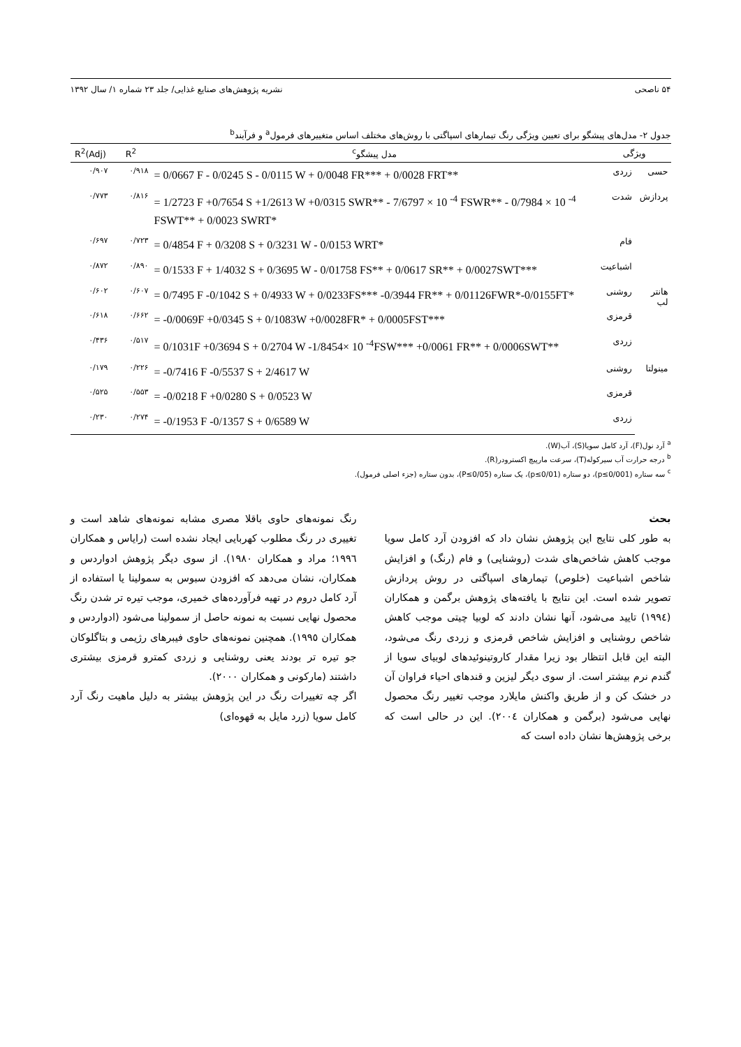۵۴ ناصحی نشریه پژوهش‌های صنایع غذایی/ جلد ۲۳ شماره ۱/ سال ۱۳۹۲
جدول ۲- مدل‌های پیشگو برای تعیین ویژگی رنگ تیمارهای اسپاگتی با روش‌های مختلف اساس متغییرهای فرمول<sup>a</sup> و فرآیند<sup>b</sup>
| ویژگی | | مدل پیشگو<sup>c</sup> | R<sup>2</sup> | R<sup>2</sup>(Adj) |
| --- | --- | --- | --- | --- |
| حسی | زردی | = 0/0667 F - 0/0245 S - 0/0115 W + 0/0048 FR*** + 0/0028 FRT** | ۰/۹۱۸ | ۰/۹۰۷ |
| پردازش | شدت | = 1/2723 F +0/7654 S +1/2613 W +0/0315 SWR** - 7/6797 × 10 <sup>-4</sup> FSWR** - 0/7984 × 10 <sup>-4</sup> FSWT** + 0/0023 SWRT* | ۰/۸۱۶ | ۰/۷۷۳ |
| | فام | = 0/4854 F + 0/3208 S + 0/3231 W - 0/0153 WRT* | ۰/۷۲۳ | ۰/۶۹۷ |
| | اشباعیت | = 0/1533 F + 1/4032 S + 0/3695 W - 0/01758 FS** + 0/0617 SR** + 0/0027SWT*** | ۰/۸۹۰ | ۰/۸۷۲ |
| هانتر لب | روشنی | = 0/7495 F -0/1042 S + 0/4933 W + 0/0233FS*** -0/3944 FR** + 0/01126FWR*-0/0155FT* | ۰/۶۰۷ | ۰/۶۰۲ |
| | قرمزی | = -0/0069F +0/0345 S + 0/1083W +0/0028FR* + 0/0005FST*** | ۰/۶۶۲ | ۰/۶۱۸ |
| | زردی | = 0/1031F +0/3694 S + 0/2704 W -1/8454× 10 <sup>-4</sup>FSW*** +0/0061 FR** + 0/0006SWT** | ۰/۵۱۷ | ۰/۴۳۶ |
| مینولتا | روشنی | = -0/7416 F -0/5537 S + 2/4617 W | ۰/۲۲۶ | ۰/۱۷۹ |
| | قرمزی | = -0/0218 F +0/0280 S + 0/0523 W | ۰/۵۵۳ | ۰/۵۲۵ |
| | زردی | = -0/1953 F -0/1357 S + 0/6589 W | ۰/۲۷۴ | ۰/۲۳۰ |
<sup>a</sup> آرد نول(F)، آرد کامل سویا(S)، آب(W).
<sup>b</sup> درجه حرارت آب سیرکوله(T)، سرعت مارپیچ اکسترودر(R).
<sup>c</sup> سه ستاره (p≤0/001)، دو ستاره (p≤0/01)، یک ستاره (P≤0/05)، بدون ستاره (جزء اصلی فرمول).
بحث
به طور کلی نتایج این پژوهش نشان داد که افزودن آرد کامل سویا موجب کاهش شاخص‌های شدت (روشنایی) و فام (رنگ) و افزایش شاخص اشباعیت (خلوص) تیمارهای اسپاگتی در روش پردازش تصویر شده است. این نتایج با یافته‌های پژوهش برگمن و همکاران (١٩٩٤) تایید می‌شود، آنها نشان دادند که لوبیا چیتی موجب کاهش شاخص روشنایی و افزایش شاخص قرمزی و زردی رنگ می‌شود، البته این قابل انتظار بود زیرا مقدار کاروتینوئیدهای لوبیای سویا از گندم نرم بیشتر است. از سوی دیگر لیزین و قندهای احیاء فراوان آن در خشک کن و از طریق واکنش مایلارد موجب تغییر رنگ محصول نهایی می‌شود (برگمن و همکاران ٢٠٠٤). این در حالی است که برخی پژوهش‌ها نشان داده است که
رنگ نمونه‌های حاوی باقلا مصری مشابه نمونه‌های شاهد است و تغییری در رنگ مطلوب کهربایی ایجاد نشده است (رایاس و همکاران ١٩٩٦؛ مراد و همکاران ١٩٨٠). از سوی دیگر پژوهش ادواردس و همکاران، نشان می‌دهد که افزودن سبوس به سمولینا یا استفاده از آرد کامل دروم در تهیه فرآورده‌های خمیری، موجب تیره تر شدن رنگ محصول نهایی نسبت به نمونه حاصل از سمولینا می‌شود (ادواردس و همکاران ١٩٩٥). همچنین نمونه‌های حاوی فیبرهای رژیمی و بتاگلوکان جو تیره تر بودند یعنی روشنایی و زردی کمترو قرمزی بیشتری داشتند (مارکونی و همکاران ٢٠٠٠).
اگر چه تغییرات رنگ در این پژوهش بیشتر به دلیل ماهیت رنگ آرد کامل سویا (زرد مایل به قهوه‌ای)